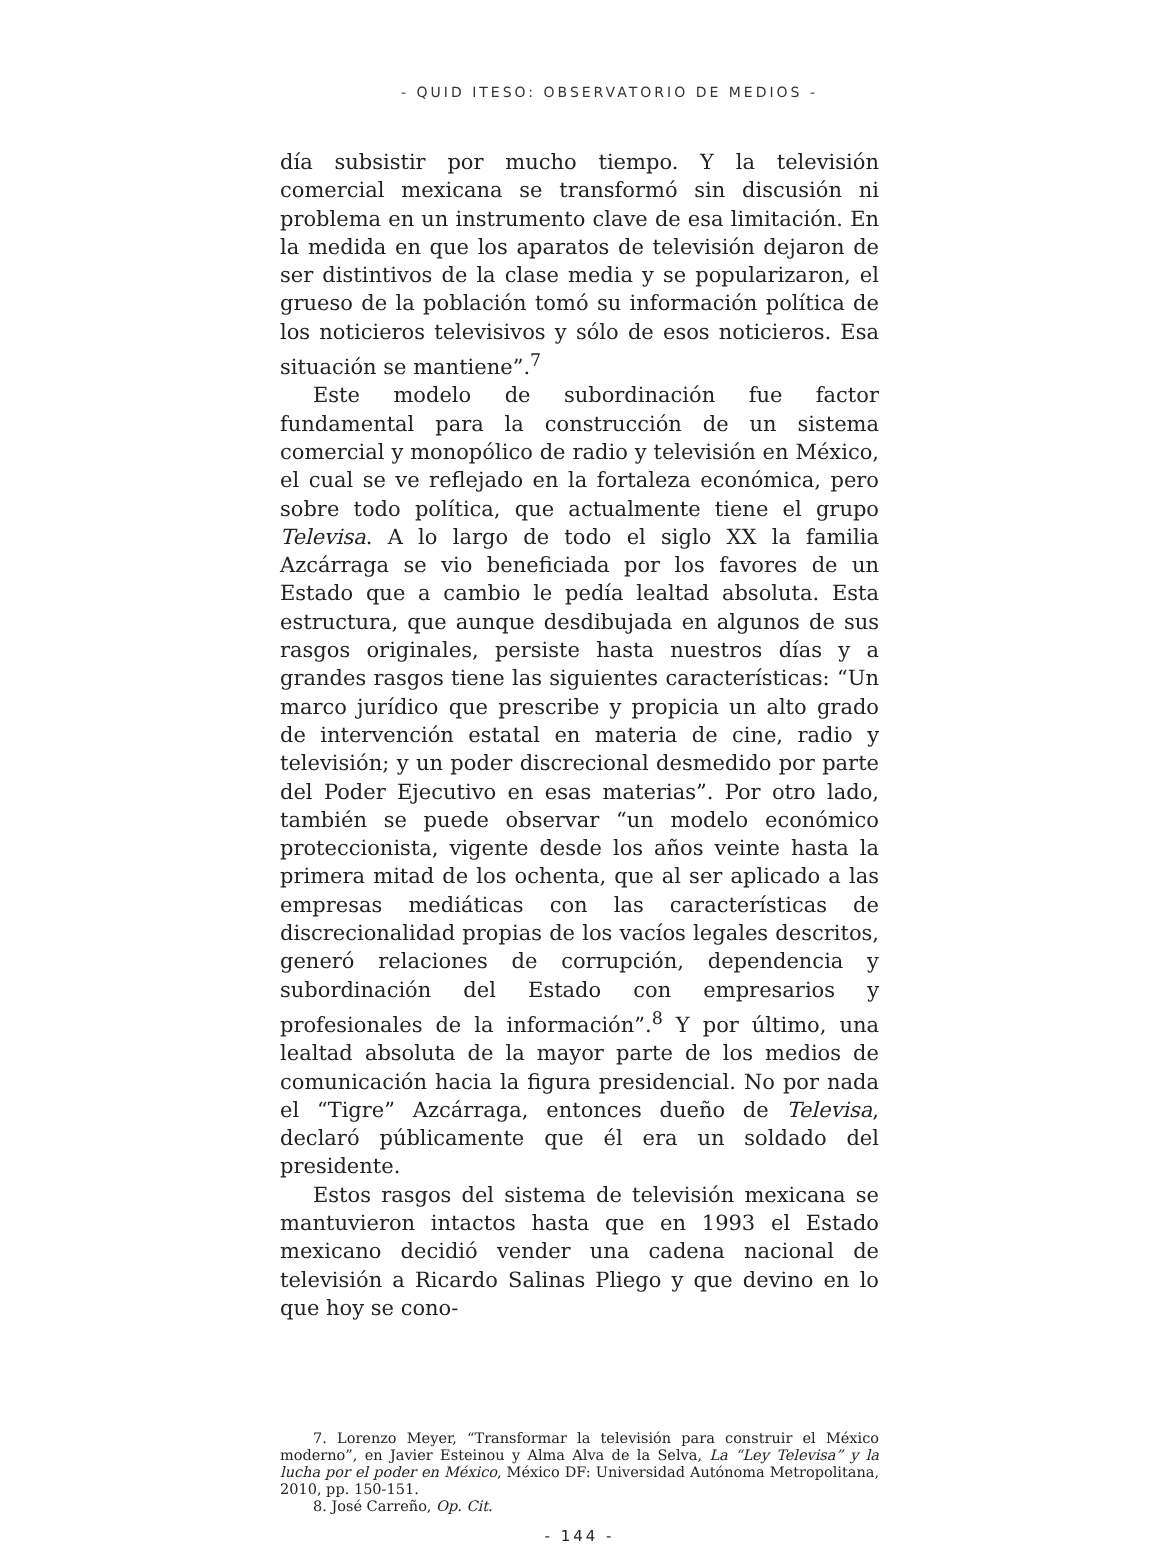- QUID ITESO: OBSERVATORIO DE MEDIOS -
día subsistir por mucho tiempo. Y la televisión comercial mexicana se transformó sin discusión ni problema en un instrumento clave de esa limitación. En la medida en que los aparatos de televisión dejaron de ser distintivos de la clase media y se popularizaron, el grueso de la población tomó su información política de los noticieros televisivos y sólo de esos noticieros. Esa situación se mantiene”.<sup>7</sup>
Este modelo de subordinación fue factor fundamental para la construcción de un sistema comercial y monopólico de radio y televisión en México, el cual se ve reflejado en la fortaleza económica, pero sobre todo política, que actualmente tiene el grupo Televisa. A lo largo de todo el siglo XX la familia Azcárraga se vio beneficiada por los favores de un Estado que a cambio le pedía lealtad absoluta. Esta estructura, que aunque desdibujada en algunos de sus rasgos originales, persiste hasta nuestros días y a grandes rasgos tiene las siguientes características: “Un marco jurídico que prescribe y propicia un alto grado de intervención estatal en materia de cine, radio y televisión; y un poder discrecional desmedido por parte del Poder Ejecutivo en esas materias”. Por otro lado, también se puede observar “un modelo económico proteccionista, vigente desde los años veinte hasta la primera mitad de los ochenta, que al ser aplicado a las empresas mediáticas con las características de discrecionalidad propias de los vacíos legales descritos, generó relaciones de corrupción, dependencia y subordinación del Estado con empresarios y profesionales de la información”.<sup>8</sup> Y por último, una lealtad absoluta de la mayor parte de los medios de comunicación hacia la figura presidencial. No por nada el “Tigre” Azcárraga, entonces dueño de Televisa, declaró públicamente que él era un soldado del presidente.
Estos rasgos del sistema de televisión mexicana se mantuvieron intactos hasta que en 1993 el Estado mexicano decidió vender una cadena nacional de televisión a Ricardo Salinas Pliego y que devino en lo que hoy se cono-
7. Lorenzo Meyer, “Transformar la televisión para construir el México moderno”, en Javier Esteinou y Alma Alva de la Selva, La “Ley Televisa” y la lucha por el poder en México, México DF: Universidad Autónoma Metropolitana, 2010, pp. 150-151.
8. José Carreño, Op. Cit.
- 144 -